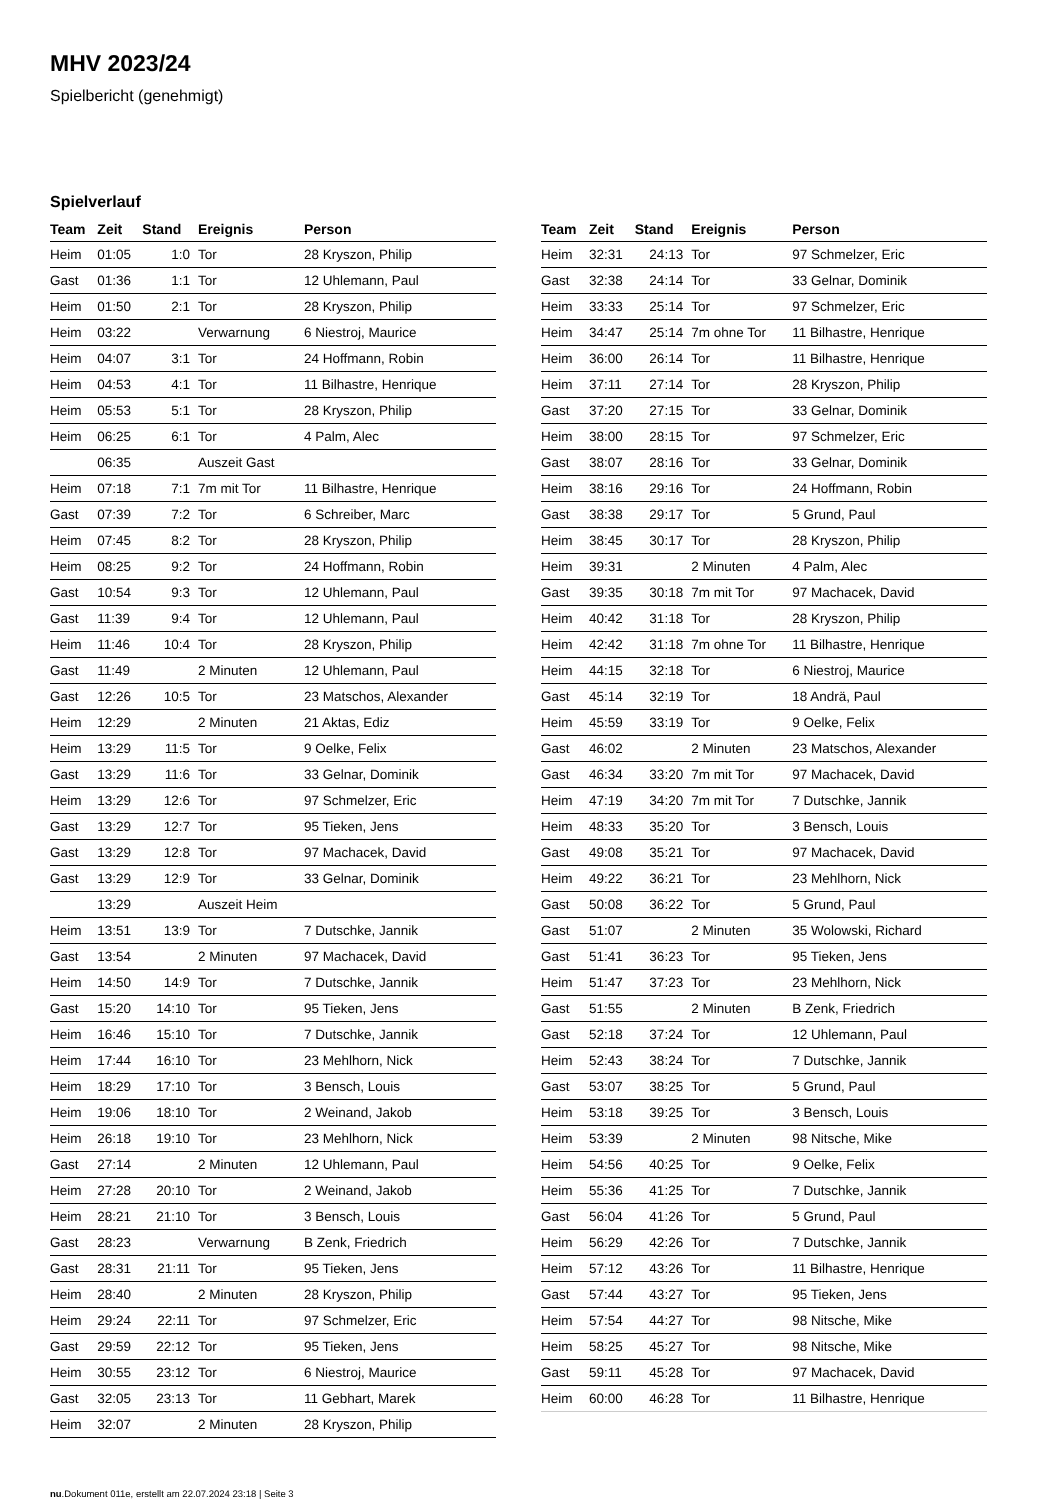MHV 2023/24
Spielbericht (genehmigt)
Spielverlauf
| Team | Zeit | Stand | Ereignis | Person |
| --- | --- | --- | --- | --- |
| Heim | 01:05 | 1:0 | Tor | 28 Kryszon, Philip |
| Gast | 01:36 | 1:1 | Tor | 12 Uhlemann, Paul |
| Heim | 01:50 | 2:1 | Tor | 28 Kryszon, Philip |
| Heim | 03:22 | | Verwarnung | 6 Niestroj, Maurice |
| Heim | 04:07 | 3:1 | Tor | 24 Hoffmann, Robin |
| Heim | 04:53 | 4:1 | Tor | 11 Bilhastre, Henrique |
| Heim | 05:53 | 5:1 | Tor | 28 Kryszon, Philip |
| Heim | 06:25 | 6:1 | Tor | 4 Palm, Alec |
| | 06:35 | | Auszeit Gast | |
| Heim | 07:18 | 7:1 | 7m mit Tor | 11 Bilhastre, Henrique |
| Gast | 07:39 | 7:2 | Tor | 6 Schreiber, Marc |
| Heim | 07:45 | 8:2 | Tor | 28 Kryszon, Philip |
| Heim | 08:25 | 9:2 | Tor | 24 Hoffmann, Robin |
| Gast | 10:54 | 9:3 | Tor | 12 Uhlemann, Paul |
| Gast | 11:39 | 9:4 | Tor | 12 Uhlemann, Paul |
| Heim | 11:46 | 10:4 | Tor | 28 Kryszon, Philip |
| Gast | 11:49 | | 2 Minuten | 12 Uhlemann, Paul |
| Gast | 12:26 | 10:5 | Tor | 23 Matschos, Alexander |
| Heim | 12:29 | | 2 Minuten | 21 Aktas, Ediz |
| Heim | 13:29 | 11:5 | Tor | 9 Oelke, Felix |
| Gast | 13:29 | 11:6 | Tor | 33 Gelnar, Dominik |
| Heim | 13:29 | 12:6 | Tor | 97 Schmelzer, Eric |
| Gast | 13:29 | 12:7 | Tor | 95 Tieken, Jens |
| Gast | 13:29 | 12:8 | Tor | 97 Machacek, David |
| Gast | 13:29 | 12:9 | Tor | 33 Gelnar, Dominik |
| | 13:29 | | Auszeit Heim | |
| Heim | 13:51 | 13:9 | Tor | 7 Dutschke, Jannik |
| Gast | 13:54 | | 2 Minuten | 97 Machacek, David |
| Heim | 14:50 | 14:9 | Tor | 7 Dutschke, Jannik |
| Gast | 15:20 | 14:10 | Tor | 95 Tieken, Jens |
| Heim | 16:46 | 15:10 | Tor | 7 Dutschke, Jannik |
| Heim | 17:44 | 16:10 | Tor | 23 Mehlhorn, Nick |
| Heim | 18:29 | 17:10 | Tor | 3 Bensch, Louis |
| Heim | 19:06 | 18:10 | Tor | 2 Weinand, Jakob |
| Heim | 26:18 | 19:10 | Tor | 23 Mehlhorn, Nick |
| Gast | 27:14 | | 2 Minuten | 12 Uhlemann, Paul |
| Heim | 27:28 | 20:10 | Tor | 2 Weinand, Jakob |
| Heim | 28:21 | 21:10 | Tor | 3 Bensch, Louis |
| Gast | 28:23 | | Verwarnung | B Zenk, Friedrich |
| Gast | 28:31 | 21:11 | Tor | 95 Tieken, Jens |
| Heim | 28:40 | | 2 Minuten | 28 Kryszon, Philip |
| Heim | 29:24 | 22:11 | Tor | 97 Schmelzer, Eric |
| Gast | 29:59 | 22:12 | Tor | 95 Tieken, Jens |
| Heim | 30:55 | 23:12 | Tor | 6 Niestroj, Maurice |
| Gast | 32:05 | 23:13 | Tor | 11 Gebhart, Marek |
| Heim | 32:07 | | 2 Minuten | 28 Kryszon, Philip |
| Team | Zeit | Stand | Ereignis | Person |
| --- | --- | --- | --- | --- |
| Heim | 32:31 | 24:13 | Tor | 97 Schmelzer, Eric |
| Gast | 32:38 | 24:14 | Tor | 33 Gelnar, Dominik |
| Heim | 33:33 | 25:14 | Tor | 97 Schmelzer, Eric |
| Heim | 34:47 | 25:14 | 7m ohne Tor | 11 Bilhastre, Henrique |
| Heim | 36:00 | 26:14 | Tor | 11 Bilhastre, Henrique |
| Heim | 37:11 | 27:14 | Tor | 28 Kryszon, Philip |
| Gast | 37:20 | 27:15 | Tor | 33 Gelnar, Dominik |
| Heim | 38:00 | 28:15 | Tor | 97 Schmelzer, Eric |
| Gast | 38:07 | 28:16 | Tor | 33 Gelnar, Dominik |
| Heim | 38:16 | 29:16 | Tor | 24 Hoffmann, Robin |
| Gast | 38:38 | 29:17 | Tor | 5 Grund, Paul |
| Heim | 38:45 | 30:17 | Tor | 28 Kryszon, Philip |
| Heim | 39:31 | | 2 Minuten | 4 Palm, Alec |
| Gast | 39:35 | 30:18 | 7m mit Tor | 97 Machacek, David |
| Heim | 40:42 | 31:18 | Tor | 28 Kryszon, Philip |
| Heim | 42:42 | 31:18 | 7m ohne Tor | 11 Bilhastre, Henrique |
| Heim | 44:15 | 32:18 | Tor | 6 Niestroj, Maurice |
| Gast | 45:14 | 32:19 | Tor | 18 Andrä, Paul |
| Heim | 45:59 | 33:19 | Tor | 9 Oelke, Felix |
| Gast | 46:02 | | 2 Minuten | 23 Matschos, Alexander |
| Gast | 46:34 | 33:20 | 7m mit Tor | 97 Machacek, David |
| Heim | 47:19 | 34:20 | 7m mit Tor | 7 Dutschke, Jannik |
| Heim | 48:33 | 35:20 | Tor | 3 Bensch, Louis |
| Gast | 49:08 | 35:21 | Tor | 97 Machacek, David |
| Heim | 49:22 | 36:21 | Tor | 23 Mehlhorn, Nick |
| Gast | 50:08 | 36:22 | Tor | 5 Grund, Paul |
| Gast | 51:07 | | 2 Minuten | 35 Wolowski, Richard |
| Gast | 51:41 | 36:23 | Tor | 95 Tieken, Jens |
| Heim | 51:47 | 37:23 | Tor | 23 Mehlhorn, Nick |
| Gast | 51:55 | | 2 Minuten | B Zenk, Friedrich |
| Gast | 52:18 | 37:24 | Tor | 12 Uhlemann, Paul |
| Heim | 52:43 | 38:24 | Tor | 7 Dutschke, Jannik |
| Gast | 53:07 | 38:25 | Tor | 5 Grund, Paul |
| Heim | 53:18 | 39:25 | Tor | 3 Bensch, Louis |
| Heim | 53:39 | | 2 Minuten | 98 Nitsche, Mike |
| Heim | 54:56 | 40:25 | Tor | 9 Oelke, Felix |
| Heim | 55:36 | 41:25 | Tor | 7 Dutschke, Jannik |
| Gast | 56:04 | 41:26 | Tor | 5 Grund, Paul |
| Heim | 56:29 | 42:26 | Tor | 7 Dutschke, Jannik |
| Heim | 57:12 | 43:26 | Tor | 11 Bilhastre, Henrique |
| Gast | 57:44 | 43:27 | Tor | 95 Tieken, Jens |
| Heim | 57:54 | 44:27 | Tor | 98 Nitsche, Mike |
| Heim | 58:25 | 45:27 | Tor | 98 Nitsche, Mike |
| Gast | 59:11 | 45:28 | Tor | 97 Machacek, David |
| Heim | 60:00 | 46:28 | Tor | 11 Bilhastre, Henrique |
nu.Dokument 011e, erstellt am 22.07.2024 23:18 | Seite 3